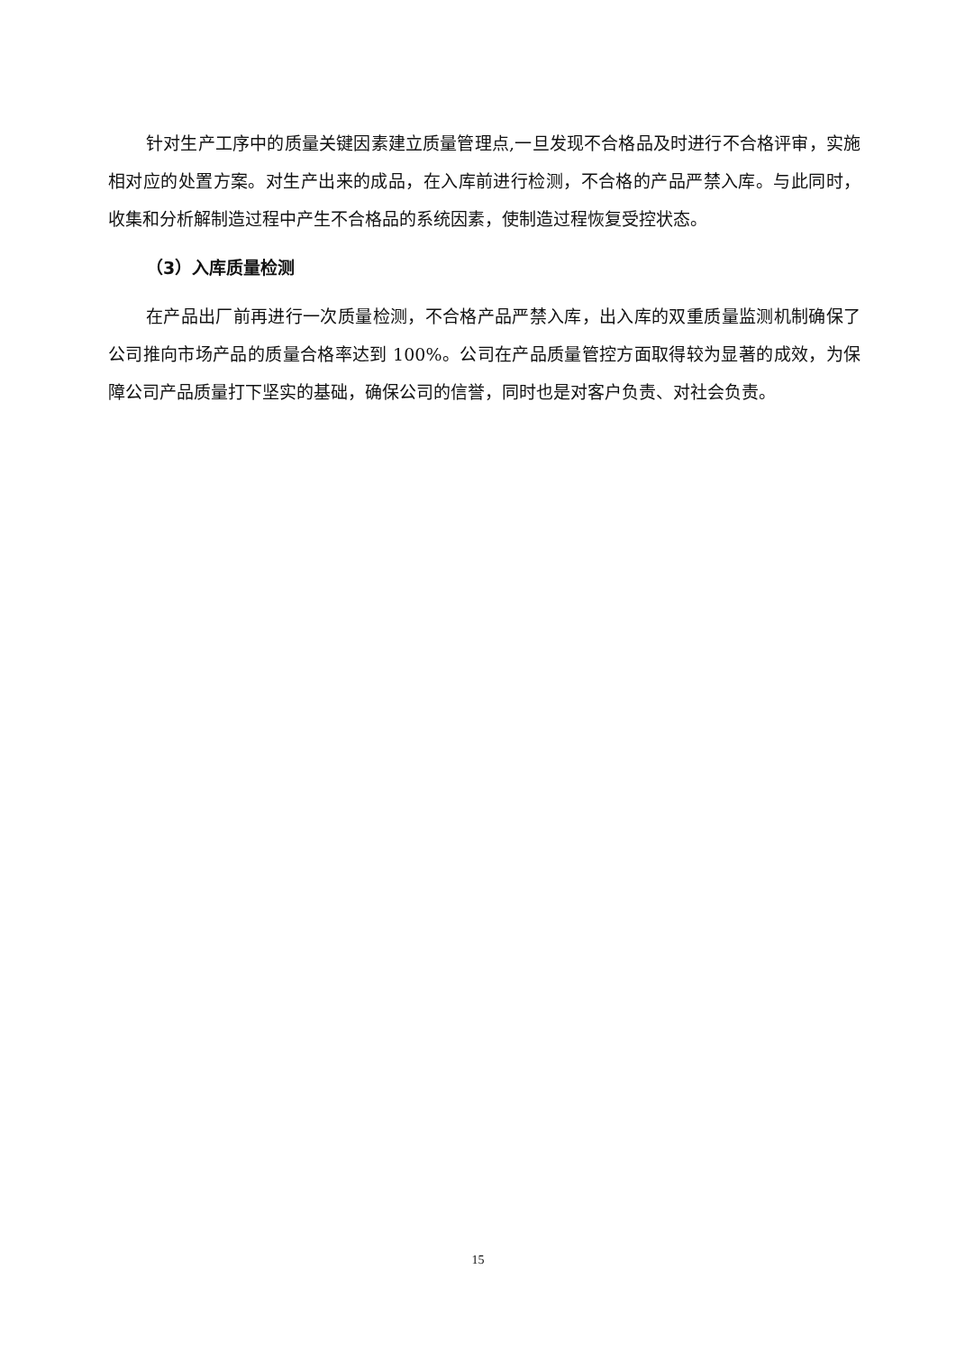针对生产工序中的质量关键因素建立质量管理点,一旦发现不合格品及时进行不合格评审，实施相对应的处置方案。对生产出来的成品，在入库前进行检测，不合格的产品严禁入库。与此同时，收集和分析解制造过程中产生不合格品的系统因素，使制造过程恢复受控状态。
（3）入库质量检测
在产品出厂前再进行一次质量检测，不合格产品严禁入库，出入库的双重质量监测机制确保了公司推向市场产品的质量合格率达到 100%。公司在产品质量管控方面取得较为显著的成效，为保障公司产品质量打下坚实的基础，确保公司的信誉，同时也是对客户负责、对社会负责。
15